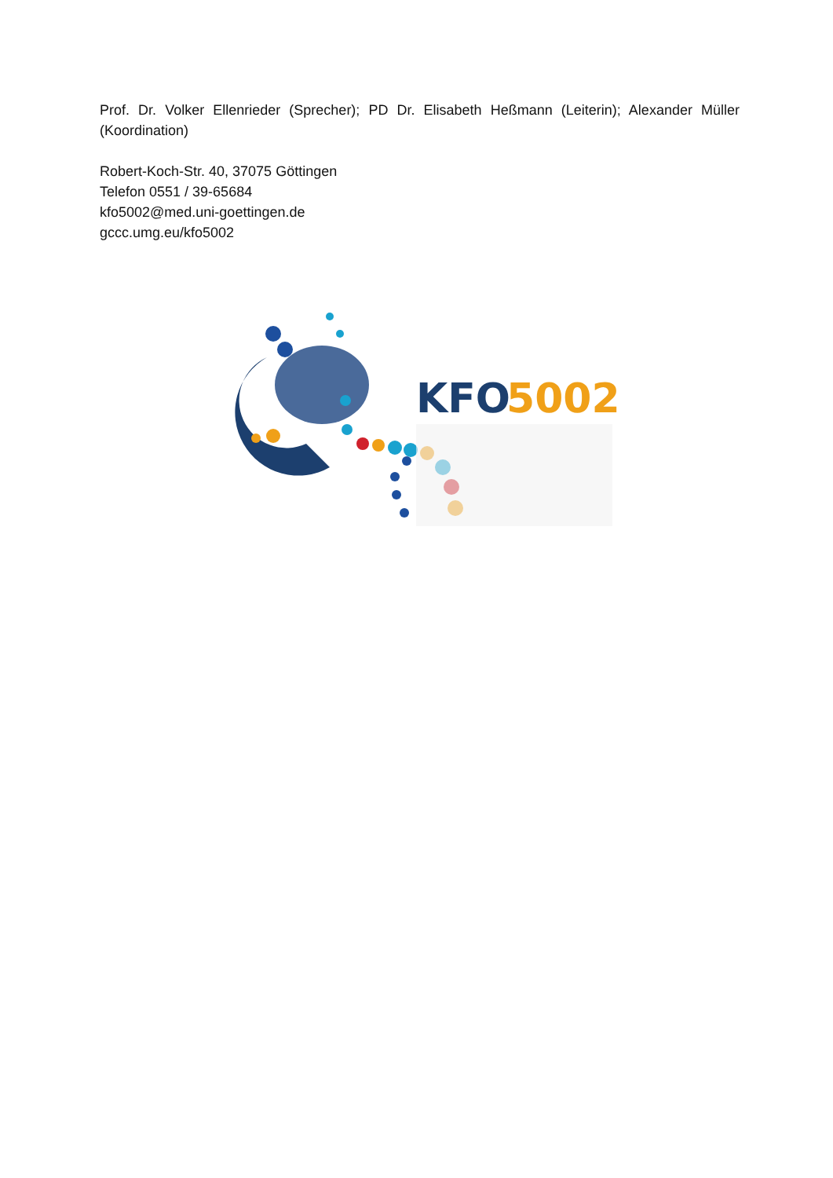Prof. Dr. Volker Ellenrieder (Sprecher); PD Dr. Elisabeth Heßmann (Leiterin); Alexander Müller (Koordination)
Robert-Koch-Str. 40, 37075 Göttingen
Telefon 0551 / 39-65684
kfo5002@med.uni-goettingen.de
gccc.umg.eu/kfo5002
KFO
5002